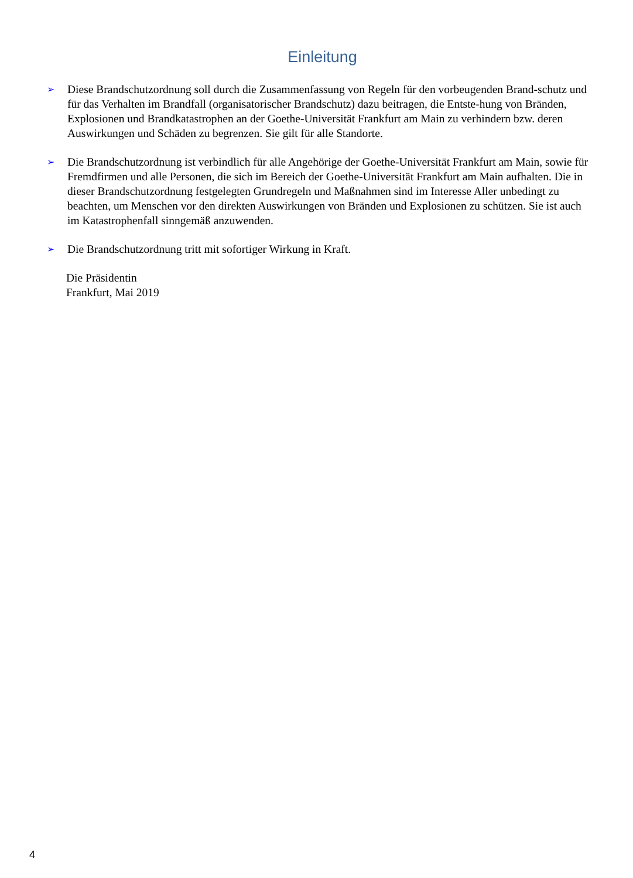Einleitung
➢
Diese Brandschutzordnung soll durch die Zusammenfassung von Regeln für den vorbeugenden Brand-schutz und für das Verhalten im Brandfall (organisatorischer Brandschutz) dazu beitragen, die Entste-hung von Bränden, Explosionen und Brandkatastrophen an der Goethe-Universität Frankfurt am Main zu verhindern bzw. deren Auswirkungen und Schäden zu begrenzen. Sie gilt für alle Standorte.
➢
Die Brandschutzordnung ist verbindlich für alle Angehörige der Goethe-Universität Frankfurt am Main, sowie für Fremdfirmen und alle Personen, die sich im Bereich der Goethe-Universität Frankfurt am Main aufhalten. Die in dieser Brandschutzordnung festgelegten Grundregeln und Maßnahmen sind im Interesse Aller unbedingt zu beachten, um Menschen vor den direkten Auswirkungen von Bränden und Explosionen zu schützen. Sie ist auch im Katastrophenfall sinngemäß anzuwenden.
➢
Die Brandschutzordnung tritt mit sofortiger Wirkung in Kraft.
Die Präsidentin
Frankfurt, Mai 2019
4